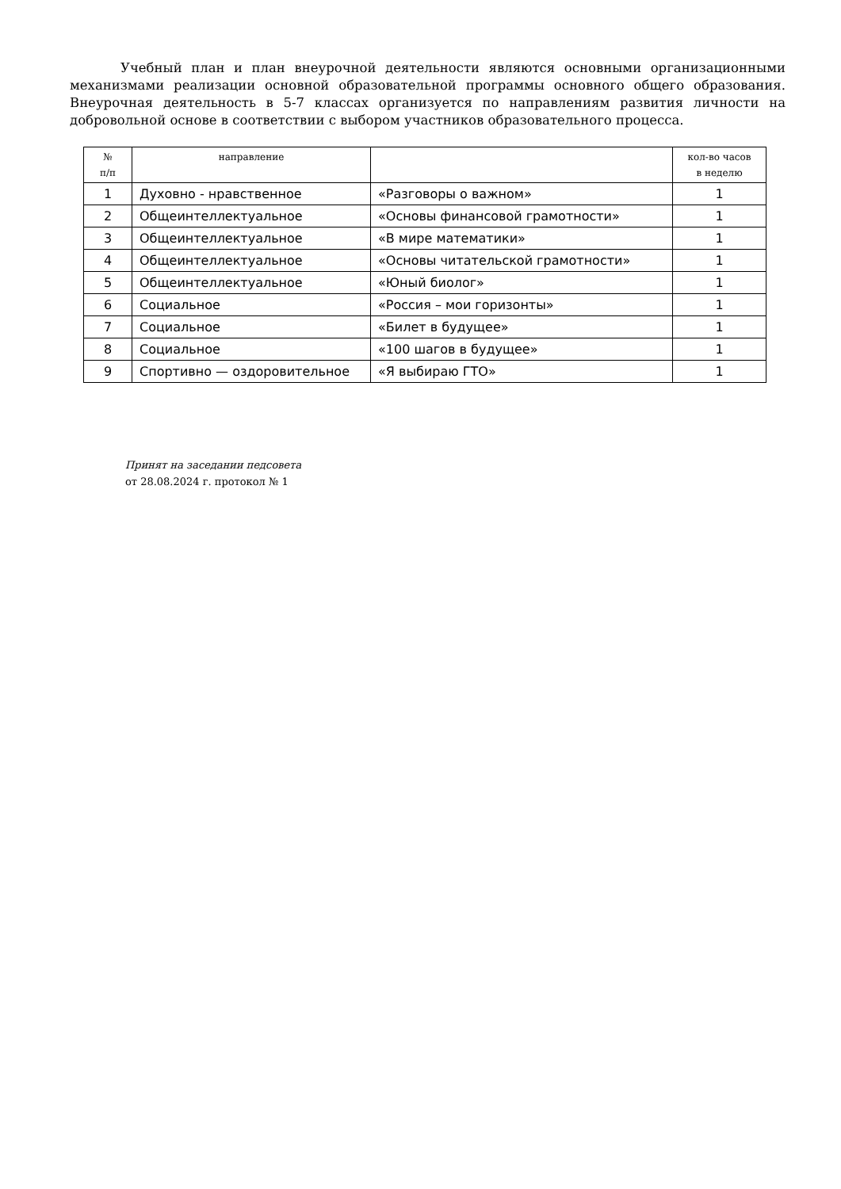Учебный план и план внеурочной деятельности являются основными организационными механизмами реализации основной образовательной программы основного общего образования. Внеурочная деятельность в 5-7 классах организуется по направлениям развития личности на добровольной основе в соответствии с выбором участников образовательного процесса.
| № п/п | направление | | кол-во часов в неделю |
| --- | --- | --- | --- |
| 1 | Духовно - нравственное | «Разговоры о важном» | 1 |
| 2 | Общеинтеллектуальное | «Основы финансовой грамотности» | 1 |
| 3 | Общеинтеллектуальное | «В мире математики» | 1 |
| 4 | Общеинтеллектуальное | «Основы читательской грамотности» | 1 |
| 5 | Общеинтеллектуальное | «Юный биолог» | 1 |
| 6 | Социальное | «Россия – мои горизонты» | 1 |
| 7 | Социальное | «Билет в будущее» | 1 |
| 8 | Социальное | «100 шагов в будущее» | 1 |
| 9 | Спортивно — оздоровительное | «Я выбираю ГТО» | 1 |
Принят на заседании педсовета
от 28.08.2024 г. протокол № 1